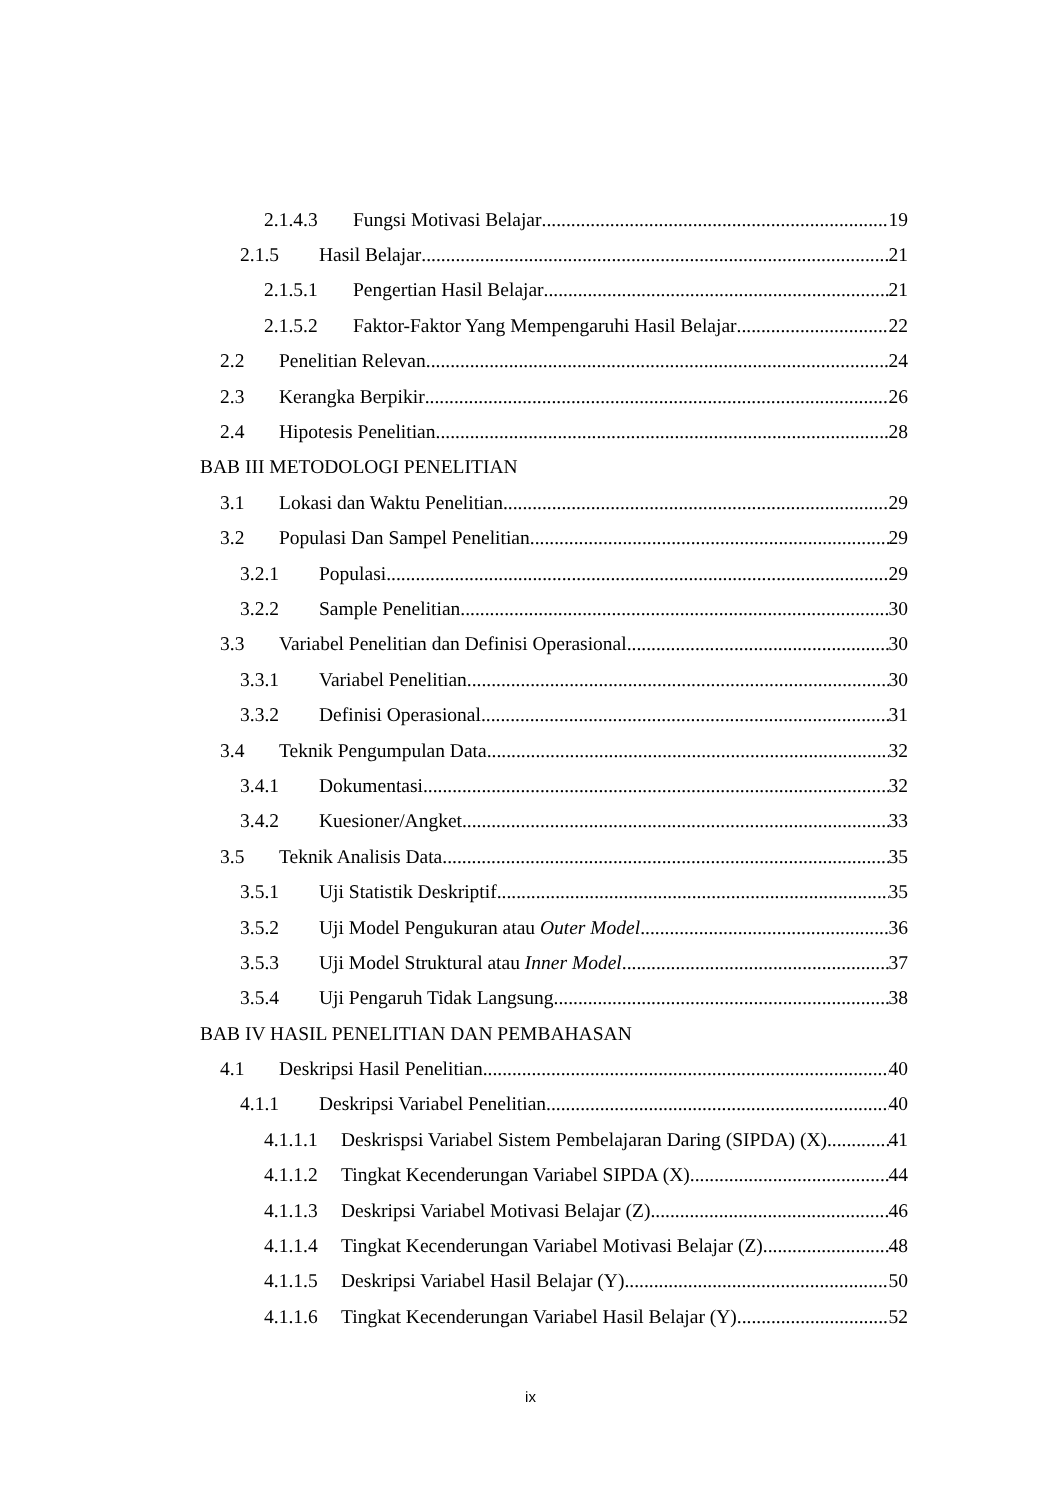2.1.4.3 Fungsi Motivasi Belajar 19
2.1.5 Hasil Belajar 21
2.1.5.1 Pengertian Hasil Belajar 21
2.1.5.2 Faktor-Faktor Yang Mempengaruhi Hasil Belajar 22
2.2 Penelitian Relevan 24
2.3 Kerangka Berpikir 26
2.4 Hipotesis Penelitian 28
BAB III METODOLOGI PENELITIAN
3.1 Lokasi dan Waktu Penelitian 29
3.2 Populasi Dan Sampel Penelitian 29
3.2.1 Populasi 29
3.2.2 Sample Penelitian 30
3.3 Variabel Penelitian dan Definisi Operasional 30
3.3.1 Variabel Penelitian 30
3.3.2 Definisi Operasional 31
3.4 Teknik Pengumpulan Data 32
3.4.1 Dokumentasi 32
3.4.2 Kuesioner/Angket 33
3.5 Teknik Analisis Data 35
3.5.1 Uji Statistik Deskriptif 35
3.5.2 Uji Model Pengukuran atau Outer Model 36
3.5.3 Uji Model Struktural atau Inner Model 37
3.5.4 Uji Pengaruh Tidak Langsung 38
BAB IV HASIL PENELITIAN DAN PEMBAHASAN
4.1 Deskripsi Hasil Penelitian 40
4.1.1 Deskripsi Variabel Penelitian 40
4.1.1.1 Deskrispsi Variabel Sistem Pembelajaran Daring (SIPDA) (X) 41
4.1.1.2 Tingkat Kecenderungan Variabel SIPDA (X) 44
4.1.1.3 Deskripsi Variabel Motivasi Belajar (Z) 46
4.1.1.4 Tingkat Kecenderungan Variabel Motivasi Belajar (Z) 48
4.1.1.5 Deskripsi Variabel Hasil Belajar (Y) 50
4.1.1.6 Tingkat Kecenderungan Variabel Hasil Belajar (Y) 52
ix